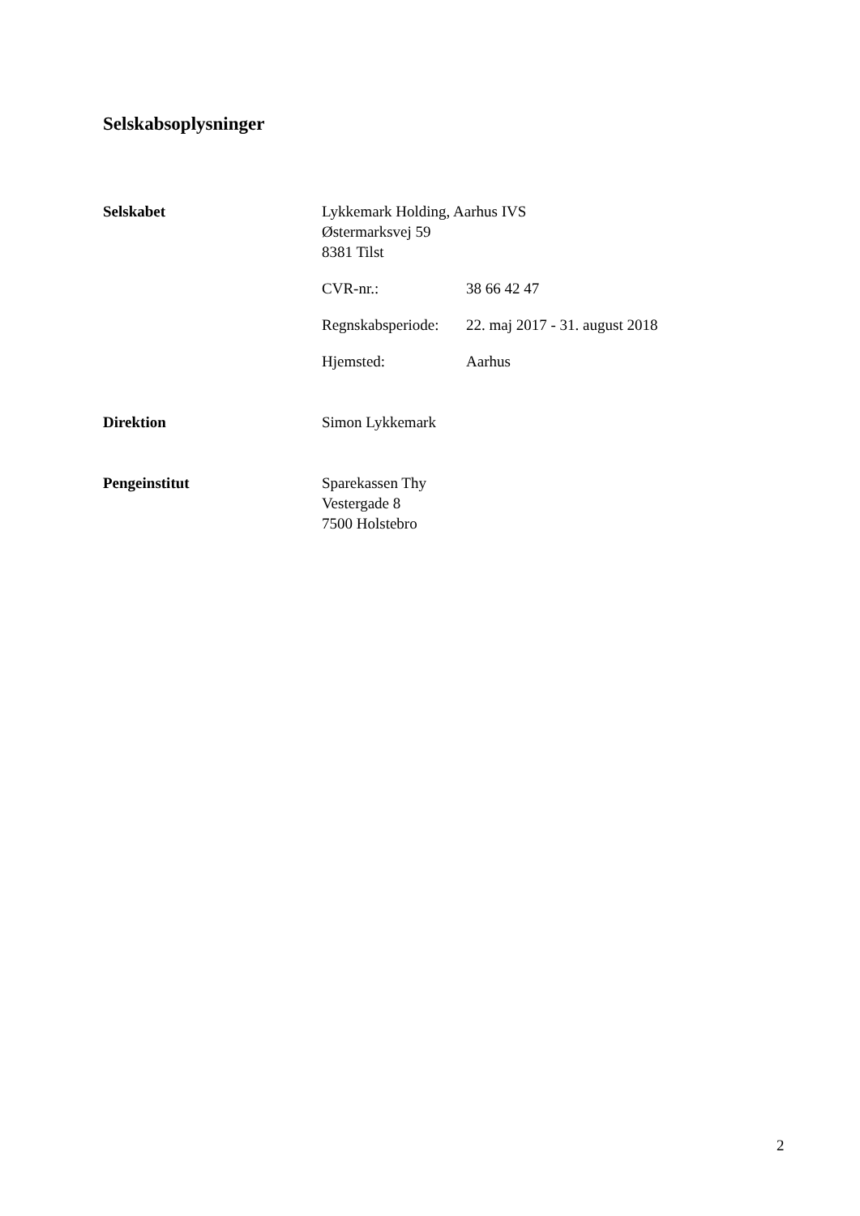Selskabsoplysninger
Selskabet Lykkemark Holding, Aarhus IVS
Østermarksvej 59
8381 Tilst
CVR-nr.: 38 66 42 47
Regnskabsperiode:
22. maj 2017 - 31. august 2018
Hjemsted: Aarhus
Direktion Simon Lykkemark
Pengeinstitut Sparekassen Thy
Vestergade 8
7500 Holstebro
2